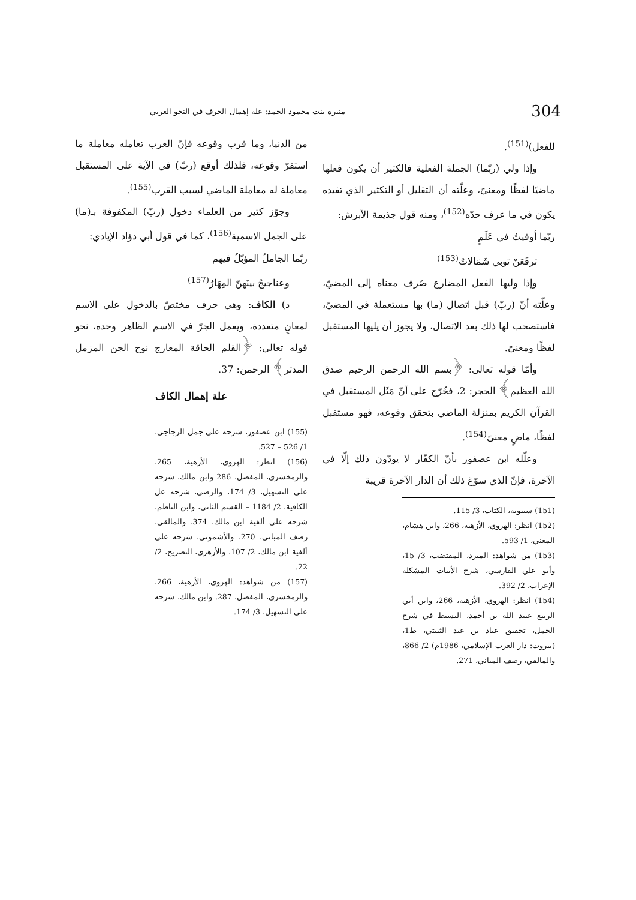304 منيرة بنت محمود الحمد: علة إهمال الحرف في النحو العربي
للفعل)<sup>(151)</sup>.
وإذا ولي (ربّما) الجملة الفعلية فالكثير أن يكون فعلها ماضيًا لفظًا ومعنىً، وعلّته أن التقليل أو التكثير الذي تفيده يكون في ما عرف حدّه<sup>(152)</sup>، ومنه قول جذيمة الأبرش:
ربّما أوفيتُ في عَلَمٍ
ترفَعَنْ ثوبي شَمَالاتُ<sup>(153)</sup>
وإذا وليها الفعل المضارع صُرف معناه إلى المضيّ، وعلّته أنّ (ربّ) قبل اتصال (ما) بها مستعملة في المضيّ، فاستصحب لها ذلك بعد الاتصال، ولا يجوز أن يليها المستقبل لفظًا ومعنىً.
وأمّا قوله تعالى: ﴿بسم الله الرحمن الرحيم صدق الله العظيم﴾ الحجر: 2، فخُرّج على أنّ مَثَل المستقبل في القرآن الكريم بمنزلة الماضي بتحقق وقوعه، فهو مستقبل لفظًا، ماضٍ معنىً<sup>(154)</sup>.
وعلّله ابن عصفور بأنّ الكفّار لا يودّون ذلك إلّا في الآخرة، فإنّ الذي سوّغ ذلك أن الدار الآخرة قريبة
(151) سيبويه، الكتاب، 3/ 115.
(152) انظر: الهروي، الأزهية، 266، وابن هشام، المغني، 1/ 593.
(153) من شواهد: المبرد، المقتضب، 3/ 15، وأبو علي الفارسي، شرح الأبيات المشكلة الإعراب، 2/ 392.
(154) انظر: الهروي، الأزهية، 266، وابن أبي الربيع عبيد الله بن أحمد، البسيط في شرح الجمل، تحقيق عياد بن عيد الثبيتي، ط1، (بيروت: دار الغرب الإسلامي، 1986م) 2/ 866، والمالقي، رصف المباني، 271.
من الدنيا، وما قرب وقوعه فإنّ العرب تعامله معاملة ما استقرّ وقوعه، فلذلك أوقع (ربّ) في الآية على المستقبل معاملة له معاملة الماضي لسبب القرب<sup>(155)</sup>.
وجوّز كثير من العلماء دخول (ربّ) المكفوفة بـ(ما) على الجمل الاسمية<sup>(156)</sup>، كما في قول أبي دؤاد الإيادي:
ربّما الجاملُ المؤبّلُ فيهم
وعناجيجُ بينَهنّ المِهَارُ<sup>(157)</sup>
د) الكاف: وهي حرف مختصّ بالدخول على الاسم لمعانٍ متعددة، ويعمل الجرّ في الاسم الظاهر وحده، نحو قوله تعالى: ﴿القلم الحاقة المعارج نوح الجن المزمل المدثر﴾ الرحمن: 37.
علة إهمال الكاف
(155) ابن عصفور، شرحه على جمل الزجاجي، 1/ 526 – 527.
(156) انظر: الهروي، الأزهية، 265، والزمخشري، المفصل، 286 وابن مالك، شرحه على التسهيل، 3/ 174، والرضي، شرحه عل الكافية، 2/ 1184 – القسم الثاني، وابن الناظم، شرحه على ألفية ابن مالك، 374، والمالقي، رصف المباني، 270، والأشموني، شرحه على ألفية ابن مالك، 2/ 107، والأزهري، التصريح، 2/ 22.
(157) من شواهد: الهروي، الأزهية، 266، والزمخشري، المفصل، 287. وابن مالك، شرحه على التسهيل، 3/ 174.